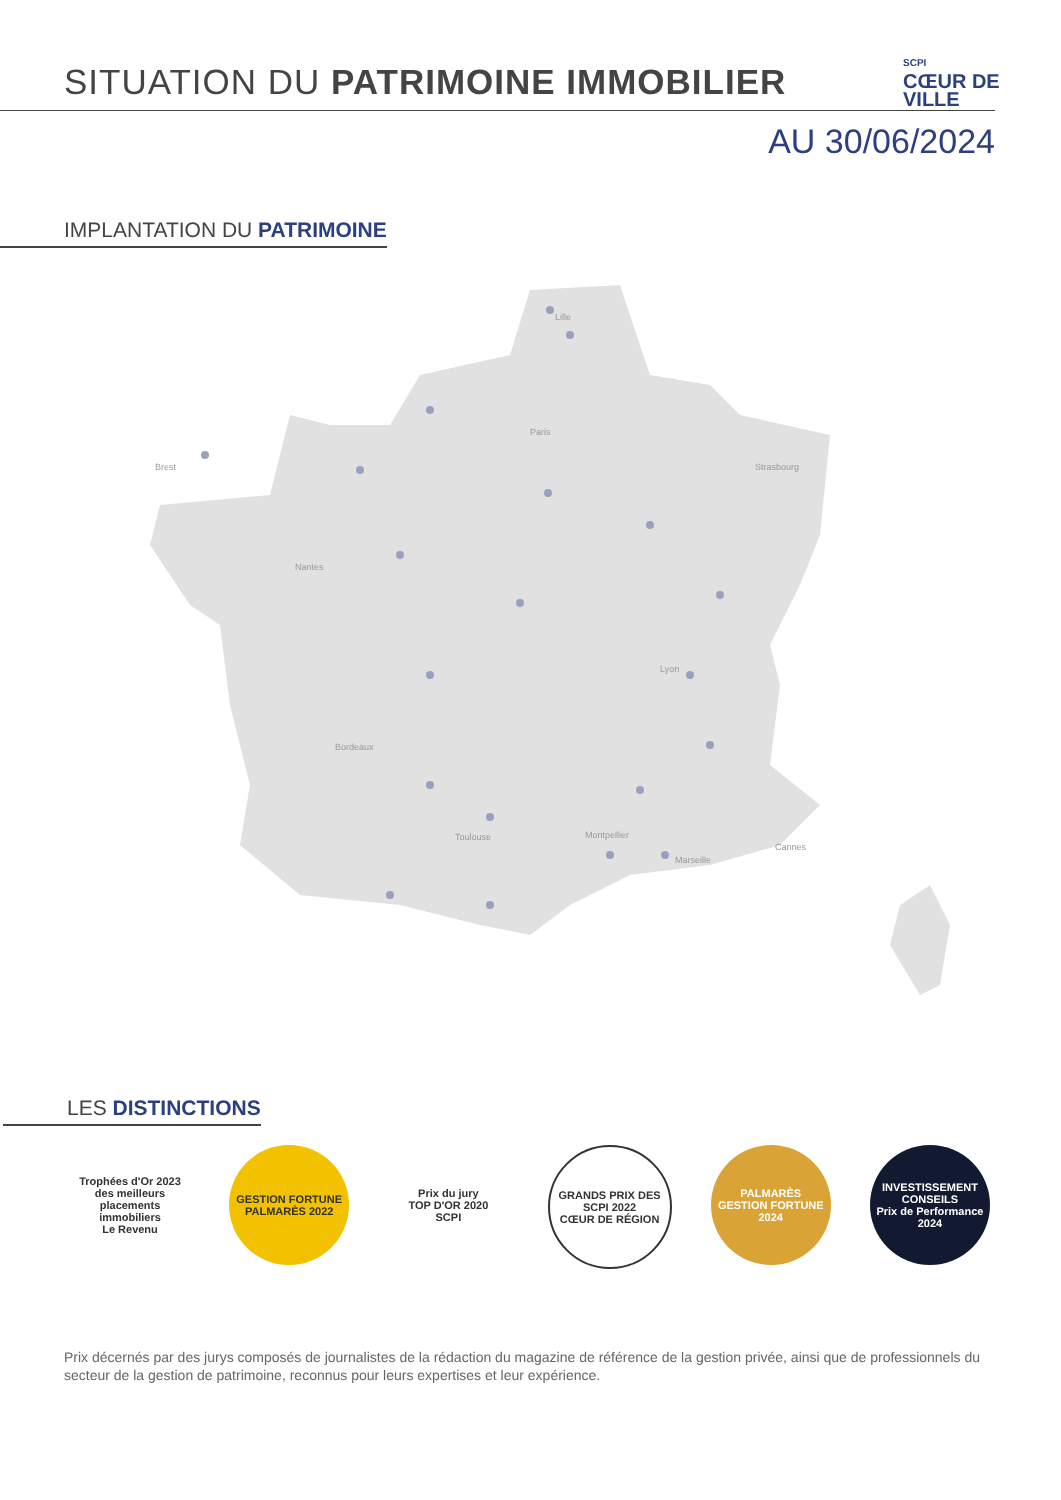SITUATION DU PATRIMOINE IMMOBILIER
SCPI
CŒUR DE
VILLE
AU 30/06/2024
IMPLANTATION DU PATRIMOINE
Lille
Paris
Brest
Strasbourg
Nantes
Lyon
Bordeaux
Toulouse
Montpellier
Marseille
Cannes
LES DISTINCTIONS
Trophées d'Or 2023 des meilleurs placements immobiliers
Le Revenu
GESTION FORTUNE
PALMARÈS 2022
Prix du jury
TOP D'OR 2020
SCPI
GRANDS PRIX DES SCPI 2022
CŒUR DE RÉGION
PALMARÈS
GESTION FORTUNE
2024
INVESTISSEMENT CONSEILS
Prix de Performance
2024
Prix décernés par des jurys composés de journalistes de la rédaction du magazine de référence de la gestion privée, ainsi que de professionnels du secteur de la gestion de patrimoine, reconnus pour leurs expertises et leur expérience.